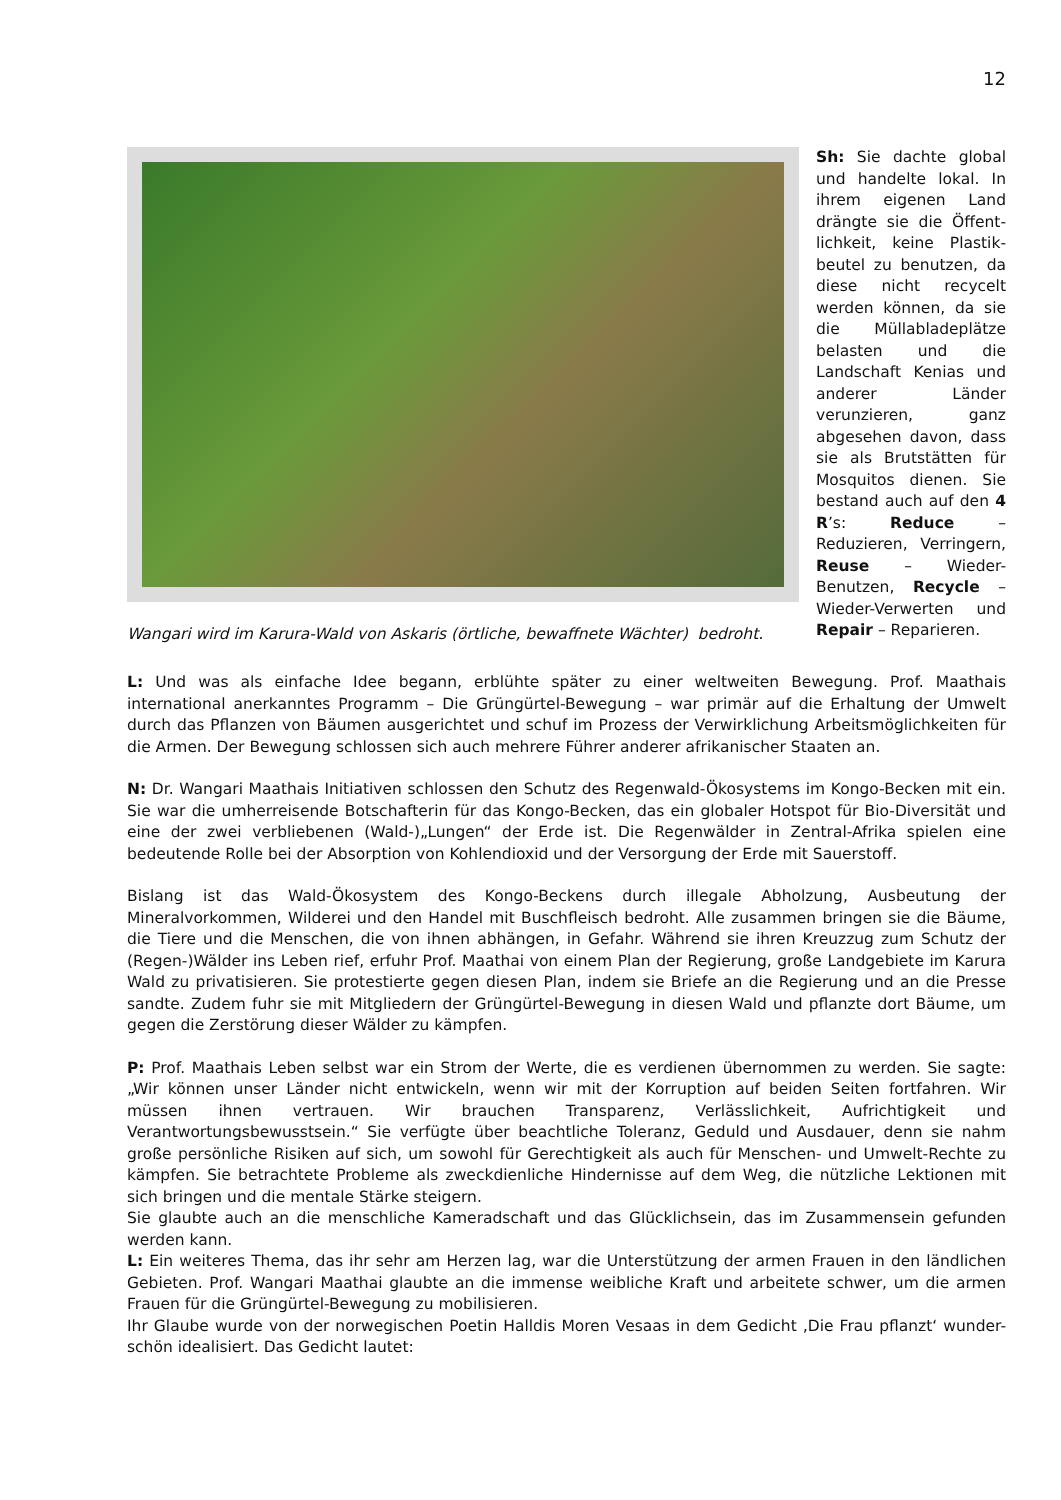12
Wangari wird im Karura-Wald von Askaris (örtliche, bewaffnete Wächter) bedroht.
Sh: Sie dachte global und handelte lokal. In ihrem eigenen Land drängte sie die Öffent-lichkeit, keine Plastik-beutel zu benutzen, da diese nicht recycelt werden können, da sie die Müllabladeplätze belasten und die Landschaft Kenias und anderer Länder verunzieren, ganz abgesehen davon, dass sie als Brutstätten für Mosquitos dienen. Sie bestand auch auf den 4 R’s: Reduce – Reduzieren, Verringern, Reuse – Wieder-Benutzen, Recycle – Wieder-Verwerten und Repair – Reparieren.
L: Und was als einfache Idee begann, erblühte später zu einer weltweiten Bewegung. Prof. Maathais international anerkanntes Programm – Die Grüngürtel-Bewegung – war primär auf die Erhaltung der Umwelt durch das Pflanzen von Bäumen ausgerichtet und schuf im Prozess der Verwirklichung Arbeitsmöglichkeiten für die Armen. Der Bewegung schlossen sich auch mehrere Führer anderer afrikanischer Staaten an.
N: Dr. Wangari Maathais Initiativen schlossen den Schutz des Regenwald-Ökosystems im Kongo-Becken mit ein. Sie war die umherreisende Botschafterin für das Kongo-Becken, das ein globaler Hotspot für Bio-Diversität und eine der zwei verbliebenen (Wald-)„Lungen“ der Erde ist. Die Regenwälder in Zentral-Afrika spielen eine bedeutende Rolle bei der Absorption von Kohlendioxid und der Versorgung der Erde mit Sauerstoff.
Bislang ist das Wald-Ökosystem des Kongo-Beckens durch illegale Abholzung, Ausbeutung der Mineralvorkommen, Wilderei und den Handel mit Buschfleisch bedroht. Alle zusammen bringen sie die Bäume, die Tiere und die Menschen, die von ihnen abhängen, in Gefahr. Während sie ihren Kreuzzug zum Schutz der (Regen-)Wälder ins Leben rief, erfuhr Prof. Maathai von einem Plan der Regierung, große Landgebiete im Karura Wald zu privatisieren. Sie protestierte gegen diesen Plan, indem sie Briefe an die Regierung und an die Presse sandte. Zudem fuhr sie mit Mitgliedern der Grüngürtel-Bewegung in diesen Wald und pflanzte dort Bäume, um gegen die Zerstörung dieser Wälder zu kämpfen.
P: Prof. Maathais Leben selbst war ein Strom der Werte, die es verdienen übernommen zu werden. Sie sagte: „Wir können unser Länder nicht entwickeln, wenn wir mit der Korruption auf beiden Seiten fortfahren. Wir müssen ihnen vertrauen. Wir brauchen Transparenz, Verlässlichkeit, Aufrichtigkeit und Verantwortungsbewusstsein.“ Sie verfügte über beachtliche Toleranz, Geduld und Ausdauer, denn sie nahm große persönliche Risiken auf sich, um sowohl für Gerechtigkeit als auch für Menschen- und Umwelt-Rechte zu kämpfen. Sie betrachtete Probleme als zweckdienliche Hindernisse auf dem Weg, die nützliche Lektionen mit sich bringen und die mentale Stärke steigern.
Sie glaubte auch an die menschliche Kameradschaft und das Glücklichsein, das im Zusammensein gefunden werden kann.
L: Ein weiteres Thema, das ihr sehr am Herzen lag, war die Unterstützung der armen Frauen in den ländlichen Gebieten. Prof. Wangari Maathai glaubte an die immense weibliche Kraft und arbeitete schwer, um die armen Frauen für die Grüngürtel-Bewegung zu mobilisieren.
Ihr Glaube wurde von der norwegischen Poetin Halldis Moren Vesaas in dem Gedicht ‚Die Frau pflanzt‘ wunder-schön idealisiert. Das Gedicht lautet: